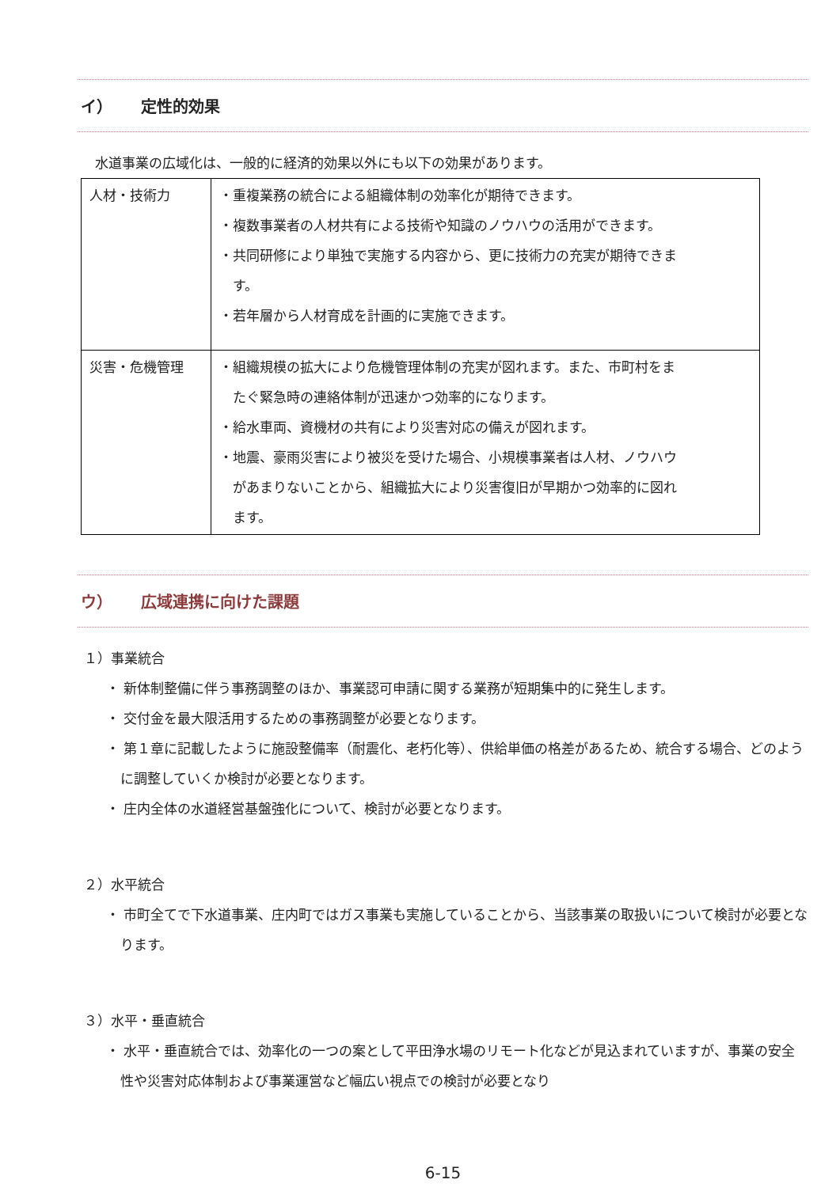イ） 定性的効果
水道事業の広域化は、一般的に経済的効果以外にも以下の効果があります。
| 人材・技術力 | ・重複業務の統合による組織体制の効率化が期待できます。 ・複数事業者の人材共有による技術や知識のノウハウの活用ができます。 ・共同研修により単独で実施する内容から、更に技術力の充実が期待できま す。 ・若年層から人材育成を計画的に実施できます。 |
| 災害・危機管理 | ・組織規模の拡大により危機管理体制の充実が図れます。また、市町村をま たぐ緊急時の連絡体制が迅速かつ効率的になります。 ・給水車両、資機材の共有により災害対応の備えが図れます。 ・地震、豪雨災害により被災を受けた場合、小規模事業者は人材、ノウハウ があまりないことから、組織拡大により災害復旧が早期かつ効率的に図れ ます。 |
ウ） 広域連携に向けた課題
１）事業統合
・ 新体制整備に伴う事務調整のほか、事業認可申請に関する業務が短期集中的に発生します。
・ 交付金を最大限活用するための事務調整が必要となります。
・ 第１章に記載したように施設整備率（耐震化、老朽化等）、供給単価の格差があるため、統合する場合、どのように調整していくか検討が必要となります。
・ 庄内全体の水道経営基盤強化について、検討が必要となります。
２）水平統合
・ 市町全てで下水道事業、庄内町ではガス事業も実施していることから、当該事業の取扱いについて検討が必要となります。
３）水平・垂直統合
・ 水平・垂直統合では、効率化の一つの案として平田浄水場のリモート化などが見込まれていますが、事業の安全性や災害対応体制および事業運営など幅広い視点での検討が必要となり
6-15